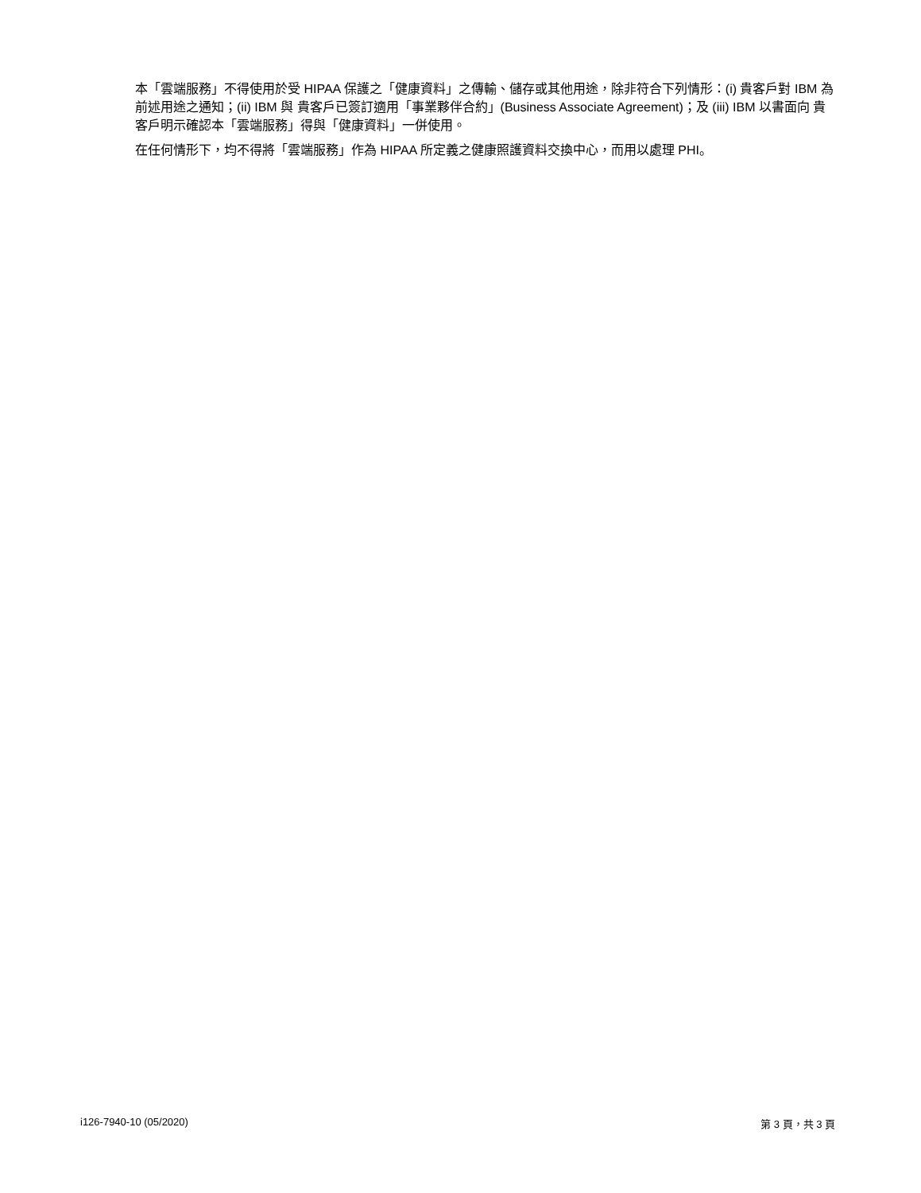本「雲端服務」不得使用於受 HIPAA 保護之「健康資料」之傳輸、儲存或其他用途，除非符合下列情形：(i) 貴客戶對 IBM 為前述用途之通知；(ii) IBM 與 貴客戶已簽訂適用「事業夥伴合約」(Business Associate Agreement)；及 (iii) IBM 以書面向 貴客戶明示確認本「雲端服務」得與「健康資料」一併使用。
在任何情形下，均不得將「雲端服務」作為 HIPAA 所定義之健康照護資料交換中心，而用以處理 PHI。
i126-7940-10 (05/2020) 第 3 頁，共 3 頁